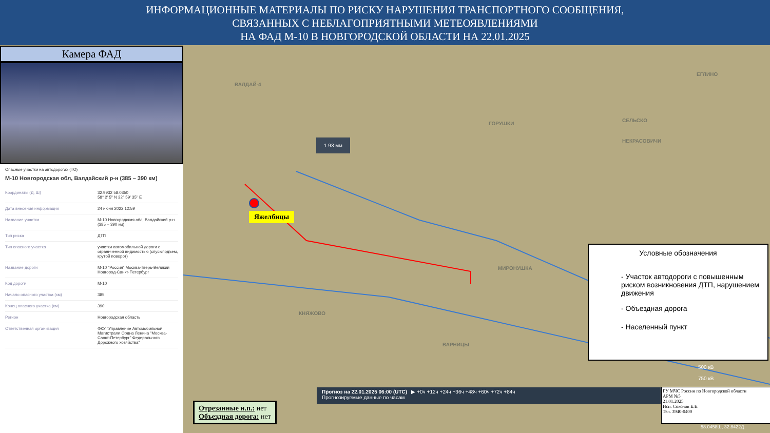ИНФОРМАЦИОННЫЕ МАТЕРИАЛЫ ПО РИСКУ НАРУШЕНИЯ ТРАНСПОРТНОГО СООБЩЕНИЯ,
СВЯЗАННЫХ С НЕБЛАГОПРИЯТНЫМИ МЕТЕОЯВЛЕНИЯМИ
НА ФАД М-10 В НОВГОРОДСКОЙ ОБЛАСТИ НА 22.01.2025
Камера ФАД
Опасные участки на автодорогах (ТО)
М-10 Новгородская обл, Валдайский р-н (385 – 390 км)
| Координаты (Д, Ш) | 32.9932 58.0350 58° 2' 5" N 32° 59' 35" E |
| Дата внесения информации | 24 июня 2022 12:59 |
| Название участка | М-10 Новгородская обл, Валдайский р-н (385 – 390 км) |
| Тип риска | ДТП |
| Тип опасного участка | участки автомобильной дороги с ограниченной видимостью (спуск/подъем, крутой поворот) |
| Название дороги | М-10 "Россия" Москва-Тверь-Великий Новгород-Санкт-Петербург |
| Код дороги | М-10 |
| Начало опасного участка (км) | 385 |
| Конец опасного участка (км) | 390 |
| Регион | Новгородская область |
| Ответственная организация | ФКУ "Управление Автомобильной Магистрали Ордна Ленина "Москва-Санкт-Петербург" Федерального Дорожного хозяйства" |
ВАЛДАЙ-4
ГОРУШКИ
ЕГЛИНО
СЕЛЬСКО
НЕКРАСОВИЧИ
МИРОНУШКА
КНЯЖОВО
ВАРНИЦЫ
1.93 мм
Яжелбицы
Отрезанные н.п.: нет
Объездная дорога: нет
Прогноз на 22.01.2025 06:00 (UTC) ▶ +0ч +12ч +24ч +36ч +48ч +60ч +72ч +84ч
Прогнозируемые данные по часам
Условные обозначения
- Участок автодороги с повышенным риском возникновения ДТП, нарушением движения
- Объездная дорога
- Населенный пункт
500 кВ
750 кВ
ГУ МЧС России по Новгородской области
АРМ №5
21.01.2025
Исп. Соколов Е.Е.
Тел. 3940-0400
58.0458Ш, 32.8422Д